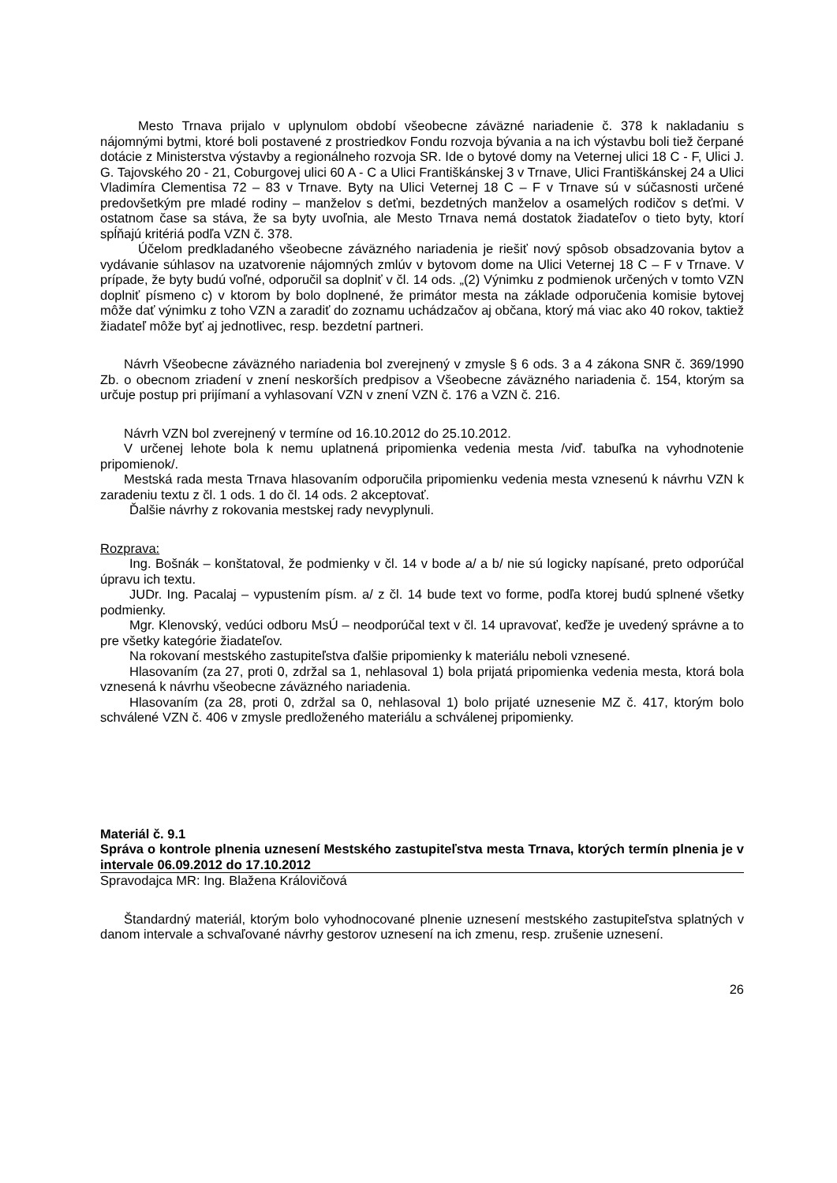Mesto Trnava prijalo v uplynulom období všeobecne záväzné nariadenie č. 378 k nakladaniu s nájomnými bytmi, ktoré boli postavené z prostriedkov Fondu rozvoja bývania a na ich výstavbu boli tiež čerpané dotácie z Ministerstva výstavby a regionálneho rozvoja SR. Ide o bytové domy na Veternej ulici 18 C - F, Ulici J. G. Tajovského 20 - 21, Coburgovej ulici 60 A - C a Ulici Františkánskej 3 v Trnave, Ulici Františkánskej 24 a Ulici Vladimíra Clementisa 72 – 83 v Trnave. Byty na Ulici Veternej 18 C – F v Trnave sú v súčasnosti určené predovšetkým pre mladé rodiny – manželov s deťmi, bezdetných manželov a osamelých rodičov s deťmi. V ostatnom čase sa stáva, že sa byty uvoľnia, ale Mesto Trnava nemá dostatok žiadateľov o tieto byty, ktorí spĺňajú kritériá podľa VZN č. 378.
Účelom predkladaného všeobecne záväzného nariadenia je riešiť nový spôsob obsadzovania bytov a vydávanie súhlasov na uzatvorenie nájomných zmlúv v bytovom dome na Ulici Veternej 18 C – F v Trnave. V prípade, že byty budú voľné, odporučil sa doplniť v čl. 14 ods. „(2) Výnimku z podmienok určených v tomto VZN doplniť písmeno c) v ktorom by bolo doplnené, že primátor mesta na základe odporučenia komisie bytovej môže dať výnimku z toho VZN a zaradiť do zoznamu uchádzačov aj občana, ktorý má viac ako 40 rokov, taktiež žiadateľ môže byť aj jednotlivec, resp. bezdetní partneri.
Návrh Všeobecne záväzného nariadenia bol zverejnený v zmysle § 6 ods. 3 a 4 zákona SNR č. 369/1990 Zb. o obecnom zriadení v znení neskorších predpisov a Všeobecne záväzného nariadenia č. 154, ktorým sa určuje postup pri prijímaní a vyhlasovaní VZN v znení VZN č. 176 a VZN č. 216.
Návrh VZN bol zverejnený v termíne od 16.10.2012 do 25.10.2012.
V určenej lehote bola k nemu uplatnená pripomienka vedenia mesta /viď. tabuľka na vyhodnotenie pripomienok/.
Mestská rada mesta Trnava hlasovaním odporučila pripomienku vedenia mesta vznesenú k návrhu VZN k zaradeniu textu z čl. 1 ods. 1 do čl. 14 ods. 2 akceptovať.
Ďalšie návrhy z rokovania mestskej rady nevyplynuli.
Rozprava:
Ing. Bošnák – konštatoval, že podmienky v čl. 14 v bode a/ a b/ nie sú logicky napísané, preto odporúčal úpravu ich textu.
JUDr. Ing. Pacalaj – vypustením písm. a/ z čl. 14 bude text vo forme, podľa ktorej budú splnené všetky podmienky.
Mgr. Klenovský, vedúci odboru MsÚ – neodporúčal text v čl. 14 upravovať, keďže je uvedený správne a to pre všetky kategórie žiadateľov.
Na rokovaní mestského zastupiteľstva ďalšie pripomienky k materiálu neboli vznesené.
Hlasovaním (za 27, proti 0, zdržal sa 1, nehlasoval 1) bola prijatá pripomienka vedenia mesta, ktorá bola vznesená k návrhu všeobecne záväzného nariadenia.
Hlasovaním (za 28, proti 0, zdržal sa 0, nehlasoval 1) bolo prijaté uznesenie MZ č. 417, ktorým bolo schválené VZN č. 406 v zmysle predloženého materiálu a schválenej pripomienky.
Materiál č. 9.1
Správa o kontrole plnenia uznesení Mestského zastupiteľstva mesta Trnava, ktorých termín plnenia je v intervale 06.09.2012 do 17.10.2012
Spravodajca MR: Ing. Blažena Královičová
Štandardný materiál, ktorým bolo vyhodnocované plnenie uznesení mestského zastupiteľstva splatných v danom intervale a schvaľované návrhy gestorov uznesení na ich zmenu, resp. zrušenie uznesení.
26